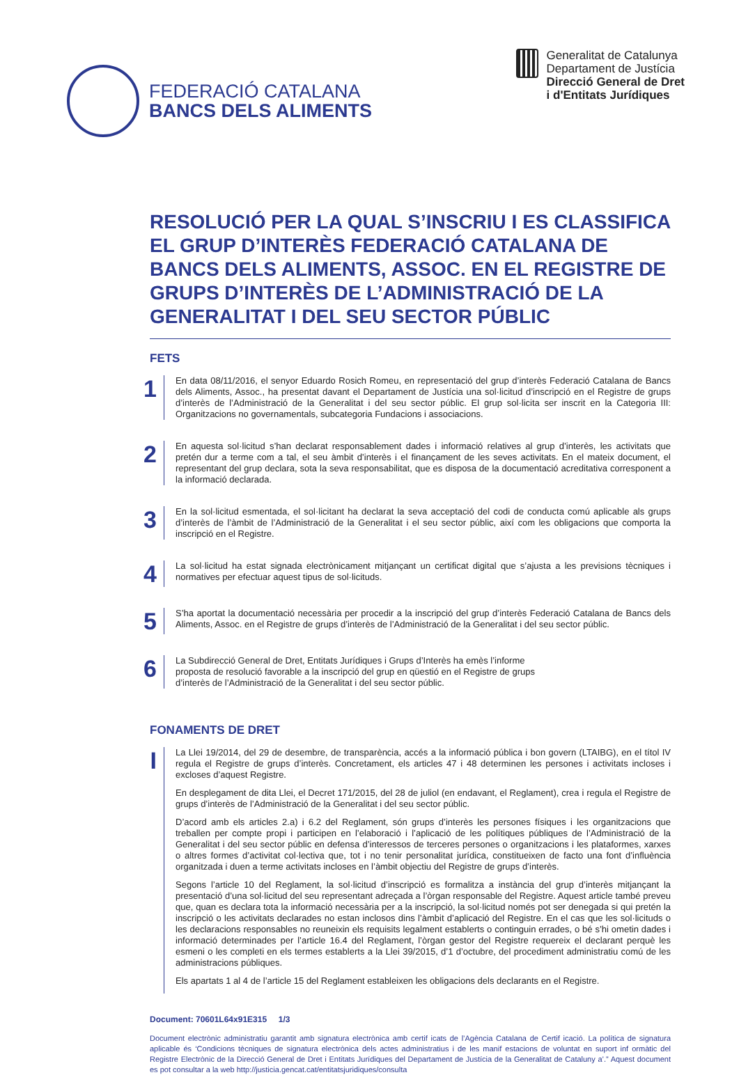FEDERACIÓ CATALANA
BANCS DELS ALIMENTS
Generalitat de Catalunya
Departament de Justícia
Direcció General de Dret
i d'Entitats Jurídiques
RESOLUCIÓ PER LA QUAL S’INSCRIU I ES CLASSIFICA EL GRUP D’INTERÈS FEDERACIÓ CATALANA DE BANCS DELS ALIMENTS, ASSOC. EN EL REGISTRE DE GRUPS D’INTERÈS DE L’ADMINISTRACIÓ DE LA GENERALITAT I DEL SEU SECTOR PÚBLIC
FETS
1
En data 08/11/2016, el senyor Eduardo Rosich Romeu, en representació del grup d’interès Federació Catalana de Bancs dels Aliments, Assoc., ha presentat davant el Departament de Justícia una sol·licitud d’inscripció en el Registre de grups d’interès de l’Administració de la Generalitat i del seu sector públic. El grup sol·licita ser inscrit en la Categoria III: Organitzacions no governamentals, subcategoria Fundacions i associacions.
2
En aquesta sol·licitud s’han declarat responsablement dades i informació relatives al grup d’interès, les activitats que pretén dur a terme com a tal, el seu àmbit d’interès i el finançament de les seves activitats. En el mateix document, el representant del grup declara, sota la seva responsabilitat, que es disposa de la documentació acreditativa corresponent a la informació declarada.
3
En la sol·licitud esmentada, el sol·licitant ha declarat la seva acceptació del codi de conducta comú aplicable als grups d’interès de l’àmbit de l’Administració de la Generalitat i el seu sector públic, així com les obligacions que comporta la inscripció en el Registre.
4
La sol·licitud ha estat signada electrònicament mitjançant un certificat digital que s’ajusta a les previsions tècniques i normatives per efectuar aquest tipus de sol·licituds.
5
S’ha aportat la documentació necessària per procedir a la inscripció del grup d’interès Federació Catalana de Bancs dels Aliments, Assoc. en el Registre de grups d’interès de l’Administració de la Generalitat i del seu sector públic.
6
La Subdirecció General de Dret, Entitats Jurídiques i Grups d’Interès ha emès l’informe
proposta de resolució favorable a la inscripció del grup en qüestió en el Registre de grups
d’interès de l’Administració de la Generalitat i del seu sector públic.
FONAMENTS DE DRET
I
La Llei 19/2014, del 29 de desembre, de transparència, accés a la informació pública i bon govern (LTAIBG), en el títol IV regula el Registre de grups d’interès. Concretament, els articles 47 i 48 determinen les persones i activitats incloses i excloses d’aquest Registre.
En desplegament de dita Llei, el Decret 171/2015, del 28 de juliol (en endavant, el Reglament), crea i regula el Registre de grups d’interès de l’Administració de la Generalitat i del seu sector públic.
D’acord amb els articles 2.a) i 6.2 del Reglament, són grups d’interès les persones físiques i les organitzacions que treballen per compte propi i participen en l’elaboració i l’aplicació de les polítiques públiques de l’Administració de la Generalitat i del seu sector públic en defensa d’interessos de terceres persones o organitzacions i les plataformes, xarxes o altres formes d’activitat col·lectiva que, tot i no tenir personalitat jurídica, constitueixen de facto una font d’influència organitzada i duen a terme activitats incloses en l’àmbit objectiu del Registre de grups d’interès.
Segons l’article 10 del Reglament, la sol·licitud d’inscripció es formalitza a instància del grup d’interès mitjançant la presentació d’una sol·licitud del seu representant adreçada a l’òrgan responsable del Registre. Aquest article també preveu que, quan es declara tota la informació necessària per a la inscripció, la sol·licitud només pot ser denegada si qui pretén la inscripció o les activitats declarades no estan inclosos dins l’àmbit d’aplicació del Registre. En el cas que les sol·licituds o les declaracions responsables no reuneixin els requisits legalment establerts o continguin errades, o bé s’hi ometin dades i informació determinades per l’article 16.4 del Reglament, l’òrgan gestor del Registre requereix el declarant perquè les esmeni o les completi en els termes establerts a la Llei 39/2015, d’1 d’octubre, del procediment administratiu comú de les administracions públiques.
Els apartats 1 al 4 de l’article 15 del Reglament estableixen les obligacions dels declarants en el Registre.
Document: 70601L64x91E315 1/3
Document electrònic administratiu garantit amb signatura electrònica amb certif icats de l’Agència Catalana de Certif icació. La política de signatura aplicable és ‘Condicions tècniques de signatura electrònica dels actes administratius i de les manif estacions de voluntat en suport inf ormàtic del Registre Electrònic de la Direcció General de Dret i Entitats Jurídiques del Departament de Justícia de la Generalitat de Cataluny a’.” Aquest document es pot consultar a la web http://justicia.gencat.cat/entitatsjuridiques/consulta